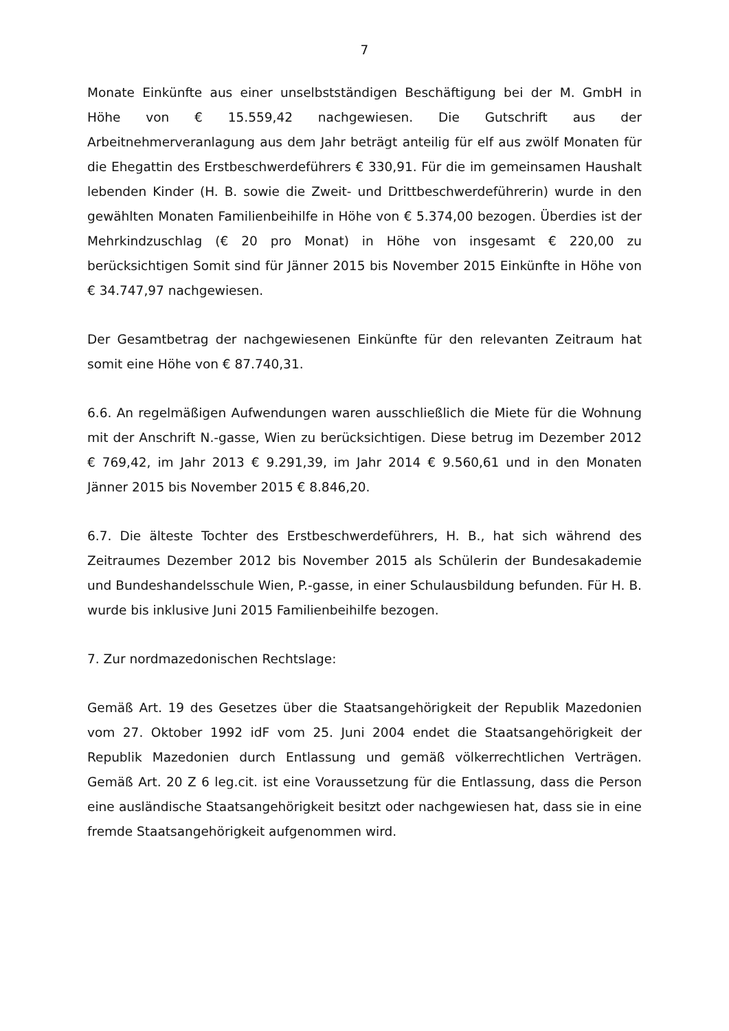7
Monate Einkünfte aus einer unselbstständigen Beschäftigung bei der M. GmbH in Höhe von € 15.559,42 nachgewiesen. Die Gutschrift aus der Arbeitnehmerveranlagung aus dem Jahr beträgt anteilig für elf aus zwölf Monaten für die Ehegattin des Erstbeschwerdeführers € 330,91. Für die im gemeinsamen Haushalt lebenden Kinder (H. B. sowie die Zweit- und Drittbeschwerdeführerin) wurde in den gewählten Monaten Familienbeihilfe in Höhe von € 5.374,00 bezogen. Überdies ist der Mehrkindzuschlag (€ 20 pro Monat) in Höhe von insgesamt € 220,00 zu berücksichtigen Somit sind für Jänner 2015 bis November 2015 Einkünfte in Höhe von € 34.747,97 nachgewiesen.
Der Gesamtbetrag der nachgewiesenen Einkünfte für den relevanten Zeitraum hat somit eine Höhe von € 87.740,31.
6.6. An regelmäßigen Aufwendungen waren ausschließlich die Miete für die Wohnung mit der Anschrift N.-gasse, Wien zu berücksichtigen. Diese betrug im Dezember 2012 € 769,42, im Jahr 2013 € 9.291,39, im Jahr 2014 € 9.560,61 und in den Monaten Jänner 2015 bis November 2015 € 8.846,20.
6.7. Die älteste Tochter des Erstbeschwerdeführers, H. B., hat sich während des Zeitraumes Dezember 2012 bis November 2015 als Schülerin der Bundesakademie und Bundeshandelsschule Wien, P.-gasse, in einer Schulausbildung befunden. Für H. B. wurde bis inklusive Juni 2015 Familienbeihilfe bezogen.
7. Zur nordmazedonischen Rechtslage:
Gemäß Art. 19 des Gesetzes über die Staatsangehörigkeit der Republik Mazedonien vom 27. Oktober 1992 idF vom 25. Juni 2004 endet die Staatsangehörigkeit der Republik Mazedonien durch Entlassung und gemäß völkerrechtlichen Verträgen. Gemäß Art. 20 Z 6 leg.cit. ist eine Voraussetzung für die Entlassung, dass die Person eine ausländische Staatsangehörigkeit besitzt oder nachgewiesen hat, dass sie in eine fremde Staatsangehörigkeit aufgenommen wird.